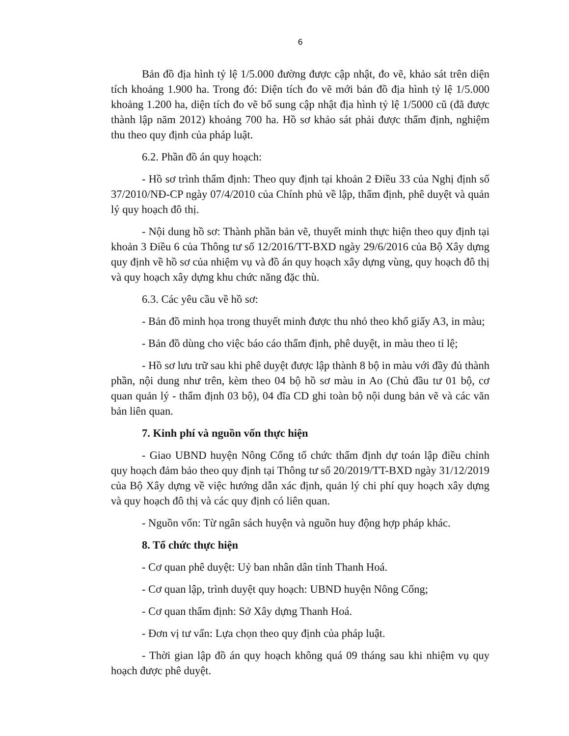6
Bản đồ địa hình tỷ lệ 1/5.000 đường được cập nhật, đo vẽ, khảo sát trên diện tích khoảng 1.900 ha. Trong đó: Diện tích đo vẽ mới bản đồ địa hình tỷ lệ 1/5.000 khoảng 1.200 ha, diện tích đo vẽ bổ sung cập nhật địa hình tỷ lệ 1/5000 cũ (đã được thành lập năm 2012) khoảng 700 ha. Hồ sơ khảo sát phải được thẩm định, nghiệm thu theo quy định của pháp luật.
6.2. Phần đồ án quy hoạch:
- Hồ sơ trình thẩm định: Theo quy định tại khoản 2 Điều 33 của Nghị định số 37/2010/NĐ-CP ngày 07/4/2010 của Chính phủ về lập, thẩm định, phê duyệt và quản lý quy hoạch đô thị.
- Nội dung hồ sơ: Thành phần bản vẽ, thuyết minh thực hiện theo quy định tại khoản 3 Điều 6 của Thông tư số 12/2016/TT-BXD ngày 29/6/2016 của Bộ Xây dựng quy định về hồ sơ của nhiệm vụ và đồ án quy hoạch xây dựng vùng, quy hoạch đô thị và quy hoạch xây dựng khu chức năng đặc thù.
6.3. Các yêu cầu về hồ sơ:
- Bản đồ minh họa trong thuyết minh được thu nhỏ theo khổ giấy A3, in màu;
- Bản đồ dùng cho việc báo cáo thẩm định, phê duyệt, in màu theo tỉ lệ;
- Hồ sơ lưu trữ sau khi phê duyệt được lập thành 8 bộ in màu với đầy đủ thành phần, nội dung như trên, kèm theo 04 bộ hồ sơ màu in Ao (Chủ đầu tư 01 bộ, cơ quan quản lý - thẩm định 03 bộ), 04 đĩa CD ghi toàn bộ nội dung bản vẽ và các văn bản liên quan.
7. Kinh phí và nguồn vốn thực hiện
- Giao UBND huyện Nông Cống tổ chức thẩm định dự toán lập điều chỉnh quy hoạch đảm bảo theo quy định tại Thông tư số 20/2019/TT-BXD ngày 31/12/2019 của Bộ Xây dựng về việc hướng dẫn xác định, quản lý chi phí quy hoạch xây dựng và quy hoạch đô thị và các quy định có liên quan.
- Nguồn vốn: Từ ngân sách huyện và nguồn huy động hợp pháp khác.
8. Tổ chức thực hiện
- Cơ quan phê duyệt: Uỷ ban nhân dân tỉnh Thanh Hoá.
- Cơ quan lập, trình duyệt quy hoạch: UBND huyện Nông Cống;
- Cơ quan thẩm định: Sở Xây dựng Thanh Hoá.
- Đơn vị tư vấn: Lựa chọn theo quy định của pháp luật.
- Thời gian lập đồ án quy hoạch không quá 09 tháng sau khi nhiệm vụ quy hoạch được phê duyệt.